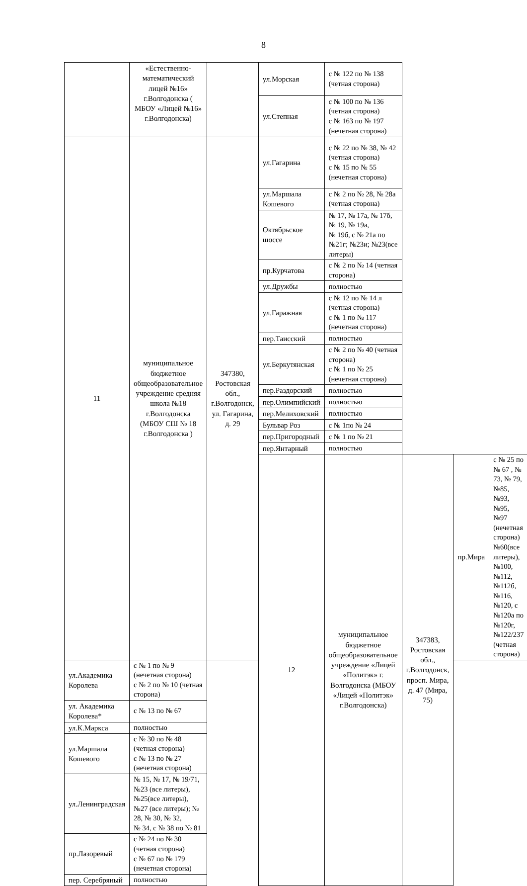8
| | «Естественно-математический лицей №16» г.Волгодонска ( МБОУ «Лицей №16» г.Волгодонска) | | ул.Морская | с № 122 по № 138 (четная сторона) | | | |
| | | | ул.Степная | с № 100 по № 136 (четная сторона) с № 163 по № 197 (нечетная сторона) | | | |
| 11 | муниципальное бюджетное общеобразовательное учреждение средняя школа №18 г.Волгодонска (МБОУ СШ № 18 г.Волгодонска ) | 347380, Ростовская обл., г.Волгодонск, ул. Гагарина, д. 29 | ул.Гагарина | с № 22 по № 38, № 42 (четная сторона) с № 15 по № 55 (нечетная сторона) | | | |
| | | | ул.Маршала Кошевого | с № 2 по № 28, № 28а (четная сторона) | | | |
| | | | Октябрьское шоссе | № 17, № 17а, № 17б, № 19, № 19а, № 19б, с № 21а по №21г; №23и; №23(все литеры) | | | |
| | | | пр.Курчатова | с № 2 по № 14 (четная сторона) | | | |
| | | | ул.Дружбы | полностью | | | |
| | | | ул.Гаражная | с № 12 по № 14 л (четная сторона) с № 1 по № 117 (нечетная сторона) | | | |
| | | | пер.Таисский | полностью | | | |
| | | | ул.Беркутянская | с № 2 по № 40 (четная сторона) с № 1 по № 25 (нечетная сторона) | | | |
| | | | пер.Раздорский | полностью | | | |
| | | | пер.Олимпийский | полностью | | | |
| | | | пер.Мелиховский | полностью | | | |
| | | | Бульвар Роз | с № 1по № 24 | | | |
| | | | пер.Пригородный | с № 1 по № 21 | | | |
| | | | пер.Янтарный | полностью | | | |
| | | | 12 | муниципальное бюджетное общеобразовательное учреждение «Лицей «Политэк» г. Волгодонска (МБОУ «Лицей «Политэк» г.Волгодонска) | 347383, Ростовская обл., г.Волгодонск, просп. Мира, д. 47 (Мира, 75) | пр.Мира | с № 25 по № 67 , № 73, № 79, №85, №93, №95, №97 (нечетная сторона) №60(все литеры), №100, №112, №112б, №116, №120, с №120а по №120г, №122/237 (четная сторона) |
| ул.Академика Королева | с № 1 по № 9 (нечетная сторона) с № 2 по № 10 (четная сторона) | | | | | | |
| ул. Академика Королева* | с № 13 по № 67 | | | | | | |
| ул.К.Маркса | полностью | | | | | | |
| ул.Маршала Кошевого | с № 30 по № 48 (четная сторона) с № 13 по № 27 (нечетная сторона) | | | | | | |
| ул.Ленинградская | № 15, № 17, № 19/71, №23 (все литеры),№25(все литеры), №27 (все литеры); № 28, № 30, № 32, № 34, с № 38 по № 81 | | | | | | |
| пр.Лазоревый | с № 24 по № 30 (четная сторона) с № 67 по № 179 (нечетная сторона) | | | | | | |
| пер. Серебряный | полностью | | | | | | |